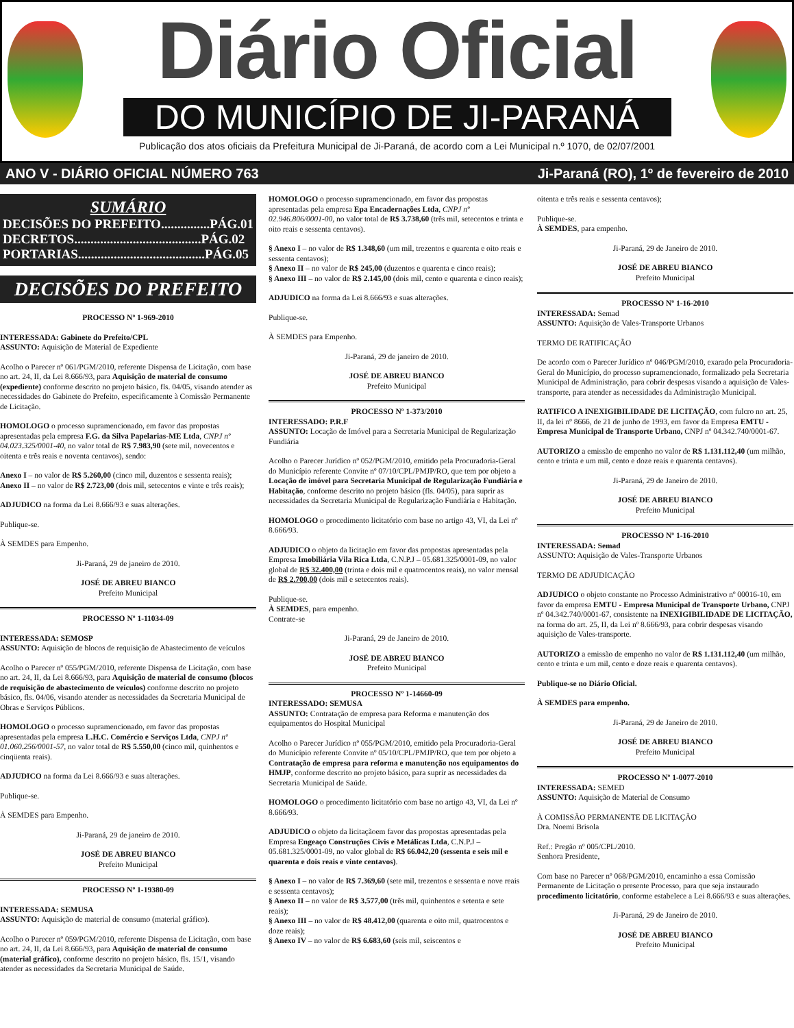Diário Oficial
DO MUNICÍPIO DE JI-PARANÁ
Publicação dos atos oficiais da Prefeitura Municipal de Ji-Paraná, de acordo com a Lei Municipal n.º 1070, de 02/07/2001
ANO V - DIÁRIO OFICIAL NÚMERO 763 Ji-Paraná (RO), 1º de fevereiro de 2010
SUMÁRIO
DECISÕES DO PREFEITO...............PÁG.01
DECRETOS.......................................PÁG.02
PORTARIAS.......................................PÁG.05
DECISÕES DO PREFEITO
PROCESSO Nº 1-969-2010
INTERESSADA: Gabinete do Prefeito/CPL
ASSUNTO: Aquisição de Material de Expediente
Acolho o Parecer nº 061/PGM/2010, referente Dispensa de Licitação, com base no art. 24, II, da Lei 8.666/93, para Aquisição de material de consumo (expediente) conforme descrito no projeto básico, fls. 04/05, visando atender as necessidades do Gabinete do Prefeito, especificamente à Comissão Permanente de Licitação.
HOMOLOGO o processo supramencionado, em favor das propostas apresentadas pela empresa F.G. da Silva Papelarias-ME Ltda, CNPJ nº 04.023.325/0001-40, no valor total de R$ 7.983,90 (sete mil, novecentos e oitenta e três reais e noventa centavos), sendo:
Anexo I – no valor de R$ 5.260,00 (cinco mil, duzentos e sessenta reais);
Anexo II – no valor de R$ 2.723,00 (dois mil, setecentos e vinte e três reais);
ADJUDICO na forma da Lei 8.666/93 e suas alterações.
Publique-se.
À SEMDES para Empenho.
Ji-Paraná, 29 de janeiro de 2010.
JOSÉ DE ABREU BIANCO
Prefeito Municipal
PROCESSO Nº 1-11034-09
INTERESSADA: SEMOSP
ASSUNTO: Aquisição de blocos de requisição de Abastecimento de veículos
Acolho o Parecer nº 055/PGM/2010, referente Dispensa de Licitação, com base no art. 24, II, da Lei 8.666/93, para Aquisição de material de consumo (blocos de requisição de abastecimento de veículos) conforme descrito no projeto básico, fls. 04/06, visando atender as necessidades da Secretaria Municipal de Obras e Serviços Públicos.
HOMOLOGO o processo supramencionado, em favor das propostas apresentadas pela empresa L.H.C. Comércio e Serviços Ltda, CNPJ nº 01.060.256/0001-57, no valor total de R$ 5.550,00 (cinco mil, quinhentos e cinqüenta reais).
ADJUDICO na forma da Lei 8.666/93 e suas alterações.
Publique-se.
À SEMDES para Empenho.
Ji-Paraná, 29 de janeiro de 2010.
JOSÉ DE ABREU BIANCO
Prefeito Municipal
PROCESSO Nº 1-19380-09
INTERESSADA: SEMUSA
ASSUNTO: Aquisição de material de consumo (material gráfico).
Acolho o Parecer nº 059/PGM/2010, referente Dispensa de Licitação, com base no art. 24, II, da Lei 8.666/93, para Aquisição de material de consumo (material gráfico), conforme descrito no projeto básico, fls. 15/1, visando atender as necessidades da Secretaria Municipal de Saúde.
HOMOLOGO o processo supramencionado, em favor das propostas apresentadas pela empresa Epa Encadernações Ltda, CNPJ nº 02.946.806/0001-00, no valor total de R$ 3.738,60 (três mil, setecentos e trinta e oito reais e sessenta centavos).
§ Anexo I – no valor de R$ 1.348,60 (um mil, trezentos e quarenta e oito reais e sessenta centavos);
§ Anexo II – no valor de R$ 245,00 (duzentos e quarenta e cinco reais);
§ Anexo III – no valor de R$ 2.145,00 (dois mil, cento e quarenta e cinco reais);
ADJUDICO na forma da Lei 8.666/93 e suas alterações.
Publique-se.
À SEMDES para Empenho.
Ji-Paraná, 29 de janeiro de 2010.
JOSÉ DE ABREU BIANCO
Prefeito Municipal
PROCESSO Nº 1-373/2010
INTERESSADO: P.R.F
ASSUNTO: Locação de Imóvel para a Secretaria Municipal de Regularização Fundiária
Acolho o Parecer Jurídico nº 052/PGM/2010, emitido pela Procuradoria-Geral do Município referente Convite nº 07/10/CPL/PMJP/RO, que tem por objeto a Locação de imóvel para Secretaria Municipal de Regularização Fundiária e Habitação, conforme descrito no projeto básico (fls. 04/05), para suprir as necessidades da Secretaria Municipal de Regularização Fundiária e Habitação.
HOMOLOGO o procedimento licitatório com base no artigo 43, VI, da Lei nº 8.666/93.
ADJUDICO o objeto da licitação em favor das propostas apresentadas pela Empresa Imobiliária Vila Rica Ltda, C.N.P.J – 05.681.325/0001-09, no valor global de R$ 32.400,00 (trinta e dois mil e quatrocentos reais), no valor mensal de R$ 2.700,00 (dois mil e setecentos reais).
Publique-se.
À SEMDES, para empenho.
Contrate-se
Ji-Paraná, 29 de Janeiro de 2010.
JOSÉ DE ABREU BIANCO
Prefeito Municipal
PROCESSO Nº 1-14660-09
INTERESSADO: SEMUSA
ASSUNTO: Contratação de empresa para Reforma e manutenção dos equipamentos do Hospital Municipal
Acolho o Parecer Jurídico nº 055/PGM/2010, emitido pela Procuradoria-Geral do Município referente Convite nº 05/10/CPL/PMJP/RO, que tem por objeto a Contratação de empresa para reforma e manutenção nos equipamentos do HMJP, conforme descrito no projeto básico, para suprir as necessidades da Secretaria Municipal de Saúde.
HOMOLOGO o procedimento licitatório com base no artigo 43, VI, da Lei nº 8.666/93.
ADJUDICO o objeto da licitaçãoem favor das propostas apresentadas pela Empresa Engeaço Construções Civis e Metálicas Ltda, C.N.P.J – 05.681.325/0001-09, no valor global de R$ 66.042,20 (sessenta e seis mil e quarenta e dois reais e vinte centavos).
§ Anexo I – no valor de R$ 7.369,60 (sete mil, trezentos e sessenta e nove reais e sessenta centavos);
§ Anexo II – no valor de R$ 3.577,00 (três mil, quinhentos e setenta e sete reais);
§ Anexo III – no valor de R$ 48.412,00 (quarenta e oito mil, quatrocentos e doze reais);
§ Anexo IV – no valor de R$ 6.683,60 (seis mil, seiscentos e
oitenta e três reais e sessenta centavos);
Publique-se.
À SEMDES, para empenho.
Ji-Paraná, 29 de Janeiro de 2010.
JOSÉ DE ABREU BIANCO
Prefeito Municipal
PROCESSO Nº 1-16-2010
INTERESSADA: Semad
ASSUNTO: Aquisição de Vales-Transporte Urbanos
TERMO DE RATIFICAÇÃO
De acordo com o Parecer Jurídico nº 046/PGM/2010, exarado pela Procuradoria-Geral do Município, do processo supramencionado, formalizado pela Secretaria Municipal de Administração, para cobrir despesas visando a aquisição de Vales-transporte, para atender as necessidades da Administração Municipal.
RATIFICO A INEXIGIBILIDADE DE LICITAÇÃO, com fulcro no art. 25, II, da lei nº 8666, de 21 de junho de 1993, em favor da Empresa EMTU - Empresa Municipal de Transporte Urbano, CNPJ nº 04.342.740/0001-67.
AUTORIZO a emissão de empenho no valor de R$ 1.131.112,40 (um milhão, cento e trinta e um mil, cento e doze reais e quarenta centavos).
Ji-Paraná, 29 de Janeiro de 2010.
JOSÉ DE ABREU BIANCO
Prefeito Municipal
PROCESSO Nº 1-16-2010
INTERESSADA: Semad
ASSUNTO: Aquisição de Vales-Transporte Urbanos
TERMO DE ADJUDICAÇÃO
ADJUDICO o objeto constante no Processo Administrativo nº 00016-10, em favor da empresa EMTU - Empresa Municipal de Transporte Urbano, CNPJ nº 04.342.740/0001-67, consistente na INEXIGIBILIDADE DE LICITAÇÃO, na forma do art. 25, II, da Lei nº 8.666/93, para cobrir despesas visando aquisição de Vales-transporte.
AUTORIZO a emissão de empenho no valor de R$ 1.131.112,40 (um milhão, cento e trinta e um mil, cento e doze reais e quarenta centavos).
Publique-se no Diário Oficial.
À SEMDES para empenho.
Ji-Paraná, 29 de Janeiro de 2010.
JOSÉ DE ABREU BIANCO
Prefeito Municipal
PROCESSO Nº 1-0077-2010
INTERESSADA: SEMED
ASSUNTO: Aquisição de Material de Consumo
À COMISSÃO PERMANENTE DE LICITAÇÃO
Dra. Noemi Brisola
Ref.: Pregão nº 005/CPL/2010.
Senhora Presidente,
Com base no Parecer nº 068/PGM/2010, encaminho a essa Comissão Permanente de Licitação o presente Processo, para que seja instaurado procedimento licitatório, conforme estabelece a Lei 8.666/93 e suas alterações.
Ji-Paraná, 29 de Janeiro de 2010.
JOSÉ DE ABREU BIANCO
Prefeito Municipal